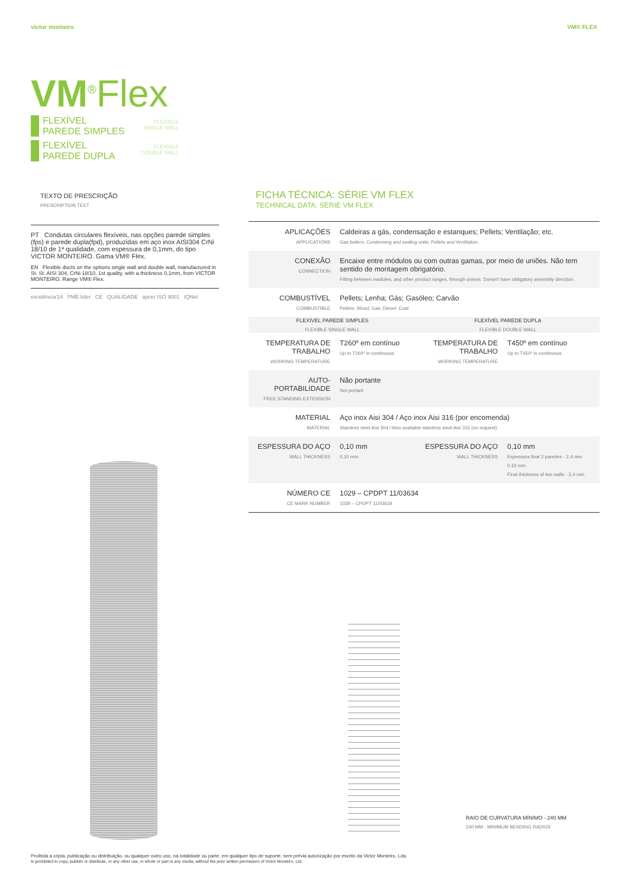victor monteiro VM® FLEX
VM<sup>®</sup>Flex
FLEXÍVEL
PAREDE SIMPLES FLEXIBLE
SINGLE WALL
FLEXÍVEL
PAREDE DUPLA FLEXIBLE
DOUBLE WALL
TEXTO DE PRESCRIÇÃO
PRESCRIPTION TEXT
PT Condutas circulares flexíveis, nas opções parede simples (fps) e parede dupla(fpd), produzidas em aço inox AISI304 CrNi 18/10 de 1ª qualidade, com espessura de 0,1mm, do tipo VICTOR MONTEIRO. Gama VM® Flex.
EN Flexible ducts on the options single wall and double wall, manufactured in St. St. AISI 304, CrNi 18/10, 1st quality, with a thickness 0,1mm, from VICTOR MONTEIRO. Range VM® Flex.
excelência'14 PME líder CE QUALIDADE apcer ISO 9001 IQNet
FICHA TÉCNICA: SÉRIE VM FLEX
TECHNICAL DATA: SERIE VM FLEX
| APLICAÇÕES APPLICATIONS | Caldeiras a gás, condensação e estanques; Pellets; Ventilação; etc. Gas boilers; Condensing and sealing units; Pellets and Ventilation. | | |
| CONEXÃO CONNECTION | Encaixe entre módulos ou com outras gamas, por meio de uniões. Não tem sentido de montagem obrigatório. Fitting between modules, and other product ranges, through unions. Doesn't have obligatory assembly direction. | | |
| COMBUSTÍVEL COMBUSTIBLE | Pellets; Lenha; Gás; Gasóleo; Carvão Pellets; Wood; Gas; Diesel; Coal | | |
| FLEXÍVEL PAREDE SIMPLES FLEXIBLE SINGLE WALL | | FLEXÍVEL PAREDE DUPLA FLEXIBLE DOUBLE WALL | |
| TEMPERATURA DE TRABALHO WORKING TEMPERATURE | T260º em contínuo Up to T260º in continuous | TEMPERATURA DE TRABALHO WORKING TEMPERATURE | T450º em contínuo Up to T450º in continuous |
| AUTO-PORTABILIDADE FREE STANDING EXTENSION | Não portante Not portant | | |
| MATERIAL MATERIAL | Aço inox Aisi 304 / Aço inox Aisi 316 (por encomenda) Stainless steel Aisi 304 / Also available stainless steel Aisi 316 (on request) | | |
| ESPESSURA DO AÇO WALL THICKNESS | 0,10 mm 0,10 mm | ESPESSURA DO AÇO WALL THICKNESS | 0,10 mm Espessura final 2 paredes - 2,4 mm 0,10 mm Final thickness of two walls - 2,4 mm |
| NÚMERO CE CE MARK NUMBER | 1029 – CPDPT 11/03634 1029 – CPDPT 11/03634 | | |
RAIO DE CURVATURA MÍNIMO - 240 MM
240 MM - MINIMUM BENDING RADIUS
Proibida a cópia, publicação ou distribuição, ou qualquer outro uso, na totalidade ou parte, em qualquer tipo de suporte, sem prévia autorização por escrito da Victor Monteiro, Lda.
Is prohibited to copy, publish or distribute, or any other use, in whole or part in any media, without the prior written permission of Victor Monteiro, Ltd.